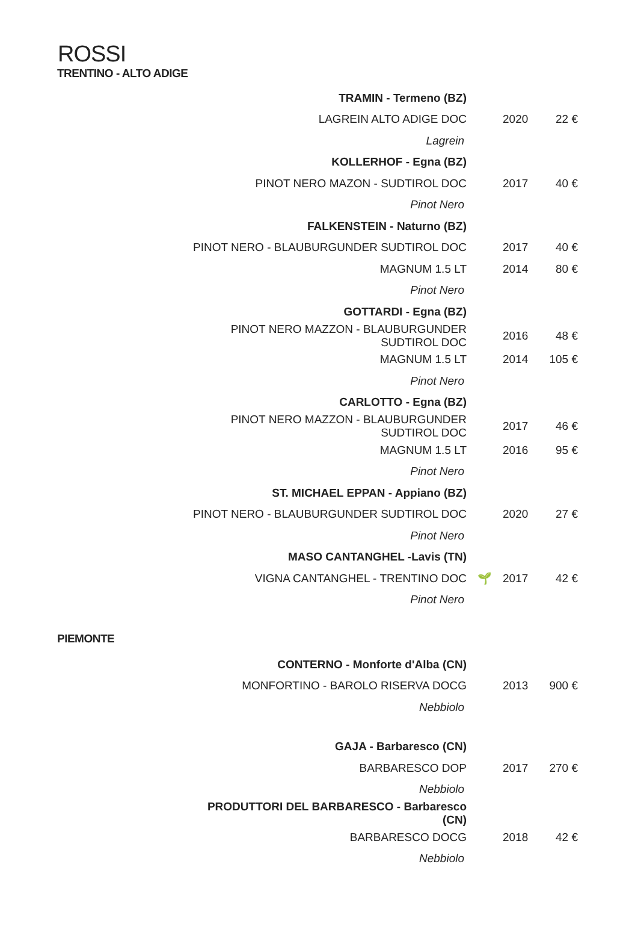ROSSI
TRENTINO - ALTO ADIGE
| TRAMIN - Termeno (BZ) | | | |
| LAGREIN ALTO ADIGE DOC | | 2020 | 22 € |
| Lagrein | | | |
| KOLLERHOF - Egna (BZ) | | | |
| PINOT NERO MAZON - SUDTIROL DOC | | 2017 | 40 € |
| Pinot Nero | | | |
| FALKENSTEIN - Naturno (BZ) | | | |
| PINOT NERO - BLAUBURGUNDER SUDTIROL DOC | | 2017 | 40 € |
| MAGNUM 1.5 LT | | 2014 | 80 € |
| Pinot Nero | | | |
| GOTTARDI - Egna (BZ) | | | |
| PINOT NERO MAZZON - BLAUBURGUNDER SUDTIROL DOC | | 2016 | 48 € |
| MAGNUM 1.5 LT | | 2014 | 105 € |
| Pinot Nero | | | |
| CARLOTTO - Egna (BZ) | | | |
| PINOT NERO MAZZON - BLAUBURGUNDER SUDTIROL DOC | | 2017 | 46 € |
| MAGNUM 1.5 LT | | 2016 | 95 € |
| Pinot Nero | | | |
| ST. MICHAEL EPPAN - Appiano (BZ) | | | |
| PINOT NERO - BLAUBURGUNDER SUDTIROL DOC | | 2020 | 27 € |
| Pinot Nero | | | |
| MASO CANTANGHEL -Lavis (TN) | | | |
| VIGNA CANTANGHEL - TRENTINO DOC | 🌱 | 2017 | 42 € |
| Pinot Nero | | | |
PIEMONTE
| CONTERNO - Monforte d'Alba (CN) | | | |
| MONFORTINO - BAROLO RISERVA DOCG | | 2013 | 900 € |
| Nebbiolo | | | |
| GAJA - Barbaresco (CN) | | | |
| BARBARESCO DOP | | 2017 | 270 € |
| Nebbiolo | | | |
| PRODUTTORI DEL BARBARESCO - Barbaresco (CN) | | | |
| BARBARESCO DOCG | | 2018 | 42 € |
| Nebbiolo | | | |